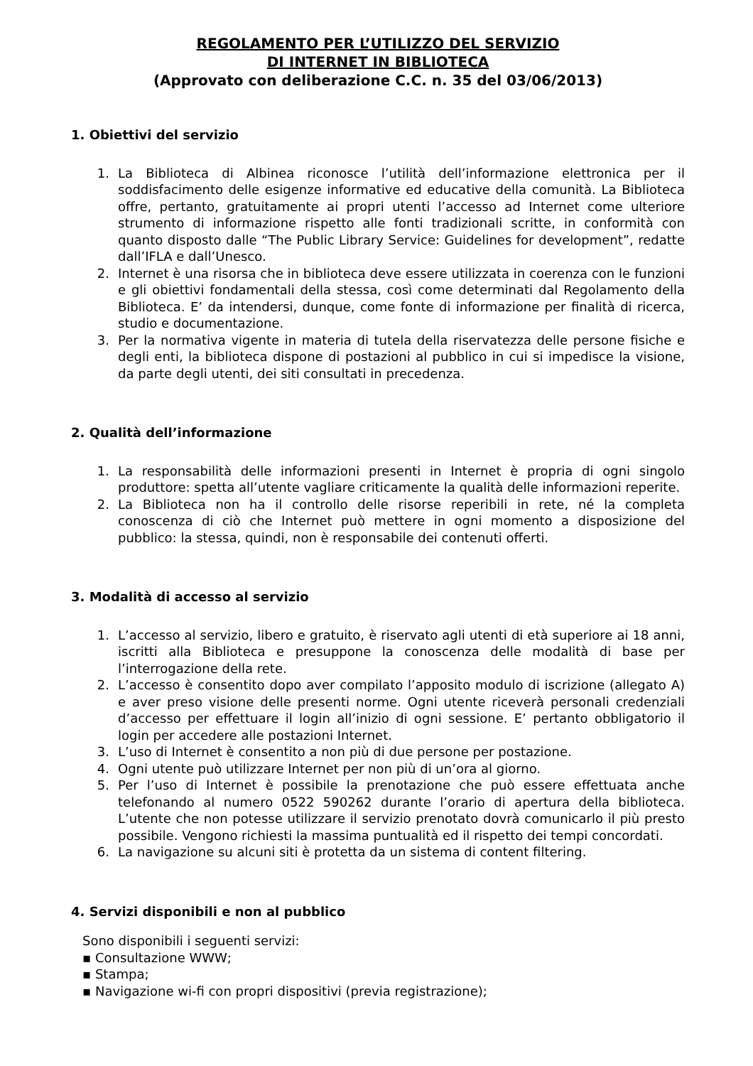REGOLAMENTO PER L’UTILIZZO DEL SERVIZIO
DI INTERNET IN BIBLIOTECA
(Approvato con deliberazione C.C. n. 35 del 03/06/2013)
1. Obiettivi del servizio
1. La Biblioteca di Albinea riconosce l’utilità dell’informazione elettronica per il soddisfacimento delle esigenze informative ed educative della comunità. La Biblioteca offre, pertanto, gratuitamente ai propri utenti l’accesso ad Internet come ulteriore strumento di informazione rispetto alle fonti tradizionali scritte, in conformità con quanto disposto dalle “The Public Library Service: Guidelines for development”, redatte dall’IFLA e dall’Unesco.
2. Internet è una risorsa che in biblioteca deve essere utilizzata in coerenza con le funzioni e gli obiettivi fondamentali della stessa, così come determinati dal Regolamento della Biblioteca. E’ da intendersi, dunque, come fonte di informazione per finalità di ricerca, studio e documentazione.
3. Per la normativa vigente in materia di tutela della riservatezza delle persone fisiche e degli enti, la biblioteca dispone di postazioni al pubblico in cui si impedisce la visione, da parte degli utenti, dei siti consultati in precedenza.
2. Qualità dell’informazione
1. La responsabilità delle informazioni presenti in Internet è propria di ogni singolo produttore: spetta all’utente vagliare criticamente la qualità delle informazioni reperite.
2. La Biblioteca non ha il controllo delle risorse reperibili in rete, né la completa conoscenza di ciò che Internet può mettere in ogni momento a disposizione del pubblico: la stessa, quindi, non è responsabile dei contenuti offerti.
3. Modalità di accesso al servizio
1. L’accesso al servizio, libero e gratuito, è riservato agli utenti di età superiore ai 18 anni, iscritti alla Biblioteca e presuppone la conoscenza delle modalità di base per l’interrogazione della rete.
2. L’accesso è consentito dopo aver compilato l’apposito modulo di iscrizione (allegato A) e aver preso visione delle presenti norme. Ogni utente riceverà personali credenziali d’accesso per effettuare il login all’inizio di ogni sessione. E’ pertanto obbligatorio il login per accedere alle postazioni Internet.
3. L’uso di Internet è consentito a non più di due persone per postazione.
4. Ogni utente può utilizzare Internet per non più di un’ora al giorno.
5. Per l’uso di Internet è possibile la prenotazione che può essere effettuata anche telefonando al numero 0522 590262 durante l’orario di apertura della biblioteca. L’utente che non potesse utilizzare il servizio prenotato dovrà comunicarlo il più presto possibile. Vengono richiesti la massima puntualità ed il rispetto dei tempi concordati.
6. La navigazione su alcuni siti è protetta da un sistema di content filtering.
4. Servizi disponibili e non al pubblico
Sono disponibili i seguenti servizi:
▪ Consultazione WWW;
▪ Stampa;
▪ Navigazione wi-fi con propri dispositivi (previa registrazione);